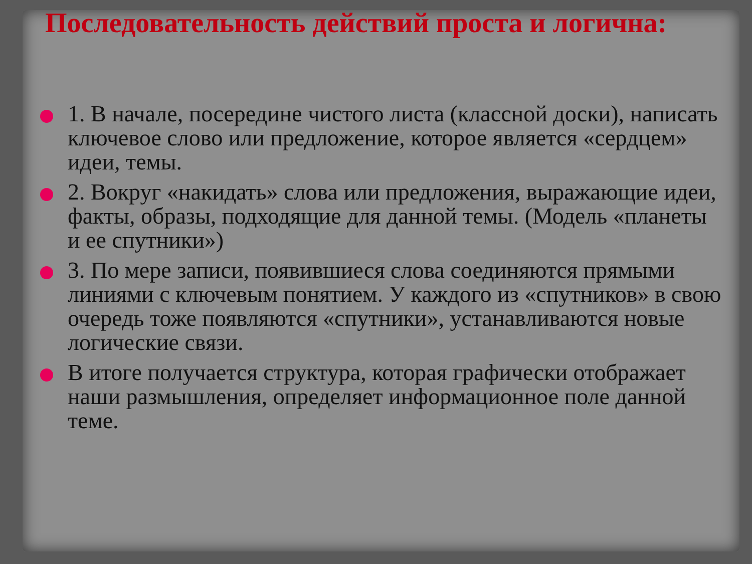Последовательность действий проста и логична:
1. В начале, посередине чистого листа (классной доски), написать ключевое слово или предложение, которое является «сердцем» идеи, темы.
2. Вокруг «накидать» слова или предложения, выражающие идеи, факты, образы, подходящие для данной темы. (Модель «планеты и ее спутники»)
3. По мере записи, появившиеся слова соединяются прямыми линиями с ключевым понятием. У каждого из «спутников» в свою очередь тоже появляются «спутники», устанавливаются новые логические связи.
В итоге получается структура, которая графически отображает наши размышления, определяет информационное поле данной теме.